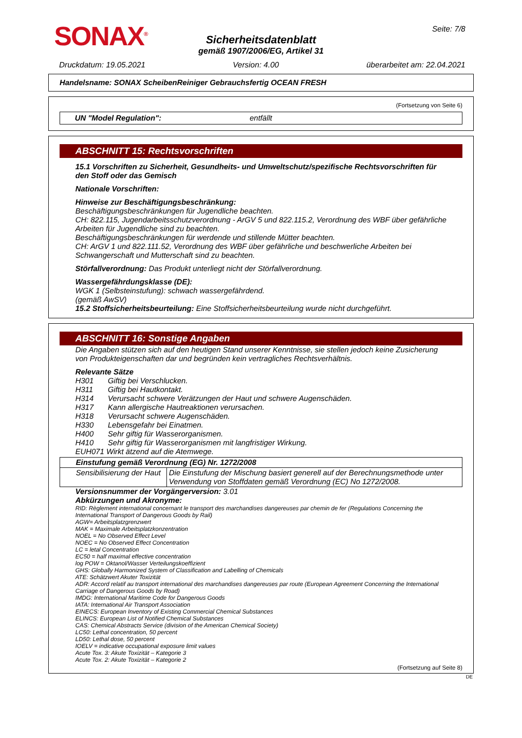SONAX<sup>®</sup>
Sicherheitsdatenblatt
gemäß 1907/2006/EG, Artikel 31
Seite: 7/8
Druckdatum: 19.05.2021 Version: 4.00 überarbeitet am: 22.04.2021
Handelsname: SONAX ScheibenReiniger Gebrauchsfertig OCEAN FRESH
(Fortsetzung von Seite 6)
UN "Model Regulation": entfällt
ABSCHNITT 15: Rechtsvorschriften
15.1 Vorschriften zu Sicherheit, Gesundheits- und Umweltschutz/spezifische Rechtsvorschriften für den Stoff oder das Gemisch
Nationale Vorschriften:
Hinweise zur Beschäftigungsbeschränkung:
Beschäftigungsbeschränkungen für Jugendliche beachten.
CH: 822.115, Jugendarbeitsschutzverordnung - ArGV 5 und 822.115.2, Verordnung des WBF über gefährliche Arbeiten für Jugendliche sind zu beachten.
Beschäftigungsbeschränkungen für werdende und stillende Mütter beachten.
CH: ArGV 1 und 822.111.52, Verordnung des WBF über gefährliche und beschwerliche Arbeiten bei Schwangerschaft und Mutterschaft sind zu beachten.
Störfallverordnung: Das Produkt unterliegt nicht der Störfallverordnung.
Wassergefährdungsklasse (DE):
WGK 1 (Selbsteinstufung): schwach wassergefährdend.
(gemäß AwSV)
15.2 Stoffsicherheitsbeurteilung: Eine Stoffsicherheitsbeurteilung wurde nicht durchgeführt.
ABSCHNITT 16: Sonstige Angaben
Die Angaben stützen sich auf den heutigen Stand unserer Kenntnisse, sie stellen jedoch keine Zusicherung von Produkteigenschaften dar und begründen kein vertragliches Rechtsverhältnis.
Relevante Sätze
| H301 | Giftig bei Verschlucken. |
| H311 | Giftig bei Hautkontakt. |
| H314 | Verursacht schwere Verätzungen der Haut und schwere Augenschäden. |
| H317 | Kann allergische Hautreaktionen verursachen. |
| H318 | Verursacht schwere Augenschäden. |
| H330 | Lebensgefahr bei Einatmen. |
| H400 | Sehr giftig für Wasserorganismen. |
| H410 | Sehr giftig für Wasserorganismen mit langfristiger Wirkung. |
EUH071 Wirkt ätzend auf die Atemwege.
| Einstufung gemäß Verordnung (EG) Nr. 1272/2008 | |
| --- | --- |
| Sensibilisierung der Haut | Die Einstufung der Mischung basiert generell auf der Berechnungsmethode unter Verwendung von Stoffdaten gemäß Verordnung (EC) No 1272/2008. |
Versionsnummer der Vorgängerversion: 3.01
Abkürzungen und Akronyme:
RID: Règlement international concernant le transport des marchandises dangereuses par chemin de fer (Regulations Concerning the International Transport of Dangerous Goods by Rail)
AGW= Arbeitsplatzgrenzwert
MAK = Maximale Arbeitsplatzkonzentration
NOEL = No Observed Effect Level
NOEC = No Observed Effect Concentration
LC = letal Concentration
EC50 = half maximal effective concentration
log POW = Oktanol/Wasser Verteilungskoeffizient
GHS: Globally Harmonized System of Classification and Labelling of Chemicals
ATE: Schätzwert Akuter Toxizität
ADR: Accord relatif au transport international des marchandises dangereuses par route (European Agreement Concerning the International Carriage of Dangerous Goods by Road)
IMDG: International Maritime Code for Dangerous Goods
IATA: International Air Transport Association
EINECS: European Inventory of Existing Commercial Chemical Substances
ELINCS: European List of Notified Chemical Substances
CAS: Chemical Abstracts Service (division of the American Chemical Society)
LC50: Lethal concentration, 50 percent
LD50: Lethal dose, 50 percent
IOELV = indicative occupational exposure limit values
Acute Tox. 3: Akute Toxizität – Kategorie 3
Acute Tox. 2: Akute Toxizität – Kategorie 2
(Fortsetzung auf Seite 8)
DE